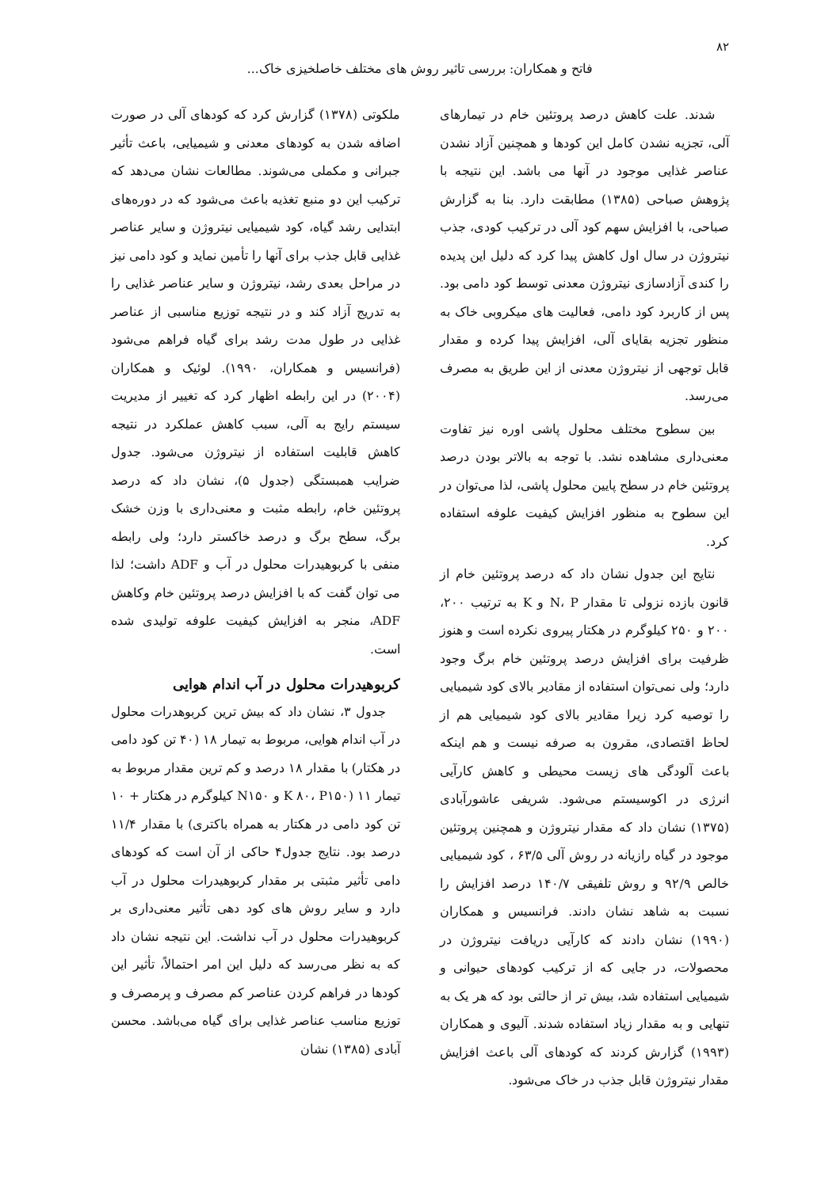۸۲
فاتح و همکاران: بررسی تاثیر روش های مختلف خاصلخیزی خاک...
شدند. علت کاهش درصد پروتئین خام در تیمارهای آلی، تجزیه نشدن کامل این کودها و همچنین آزاد نشدن عناصر غذایی موجود در آنها می باشد. این نتیجه با پژوهش صباحی (۱۳۸۵) مطابقت دارد. بنا به گزارش صباحی، با افزایش سهم کود آلی در ترکیب کودی، جذب نیتروژن در سال اول کاهش پیدا کرد که دلیل این پدیده را کندی آزادسازی نیتروژن معدنی توسط کود دامی بود. پس از کاربرد کود دامی، فعالیت های میکروبی خاک به منظور تجزیه بقایای آلی، افزایش پیدا کرده و مقدار قابل توجهی از نیتروژن معدنی از این طریق به مصرف می‌رسد.
بین سطوح مختلف محلول پاشی اوره نیز تفاوت معنی‌داری مشاهده نشد. با توجه به بالاتر بودن درصد پروتئین خام در سطح پایین محلول پاشی، لذا می‌توان در این سطوح به منظور افزایش کیفیت علوفه استفاده کرد.
نتایج این جدول نشان داد که درصد پروتئین خام از قانون بازده نزولی تا مقدار N، P و K به ترتیب ۲۰۰، ۲۰۰ و ۲۵۰ کیلوگرم در هکتار پیروی نکرده است و هنوز ظرفیت برای افزایش درصد پروتئین خام برگ وجود دارد؛ ولی نمی‌توان استفاده از مقادیر بالای کود شیمیایی را توصیه کرد زیرا مقادیر بالای کود شیمیایی هم از لحاظ اقتصادی، مقرون به صرفه نیست و هم اینکه باعث آلودگی های زیست محیطی و کاهش کارآیی انرژی در اکوسیستم می‌شود. شریفی عاشورآبادی (۱۳۷۵) نشان داد که مقدار نیتروژن و همچنین پروتئین موجود در گیاه رازیانه در روش آلی ۶۳/۵ ، کود شیمیایی خالص ۹۲/۹ و روش تلفیقی ۱۴۰/۷ درصد افزایش را نسبت به شاهد نشان دادند. فرانسیس و همکاران (۱۹۹۰) نشان دادند که کارآیی دریافت نیتروژن در محصولات، در جایی که از ترکیب کودهای حیوانی و شیمیایی استفاده شد، بیش تر از حالتی بود که هر یک به تنهایی و به مقدار زیاد استفاده شدند. آلیوی و همکاران (۱۹۹۳) گزارش کردند که کودهای آلی باعث افزایش مقدار نیتروژن قابل جذب در خاک می‌شود.
ملکوتی (۱۳۷۸) گزارش کرد که کودهای آلی در صورت اضافه شدن به کودهای معدنی و شیمیایی، باعث تأثیر جبرانی و مکملی می‌شوند. مطالعات نشان می‌دهد که ترکیب این دو منبع تغذیه باعث می‌شود که در دوره‌های ابتدایی رشد گیاه، کود شیمیایی نیتروژن و سایر عناصر غذایی قابل جذب برای آنها را تأمین نماید و کود دامی نیز در مراحل بعدی رشد، نیتروژن و سایر عناصر غذایی را به تدریج آزاد کند و در نتیجه توزیع مناسبی از عناصر غذایی در طول مدت رشد برای گیاه فراهم می‌شود (فرانسیس و همکاران، ۱۹۹۰). لوئیک و همکاران (۲۰۰۴) در این رابطه اظهار کرد که تغییر از مدیریت سیستم رایج به آلی، سبب کاهش عملکرد در نتیجه کاهش قابلیت استفاده از نیتروژن می‌شود. جدول ضرایب همبستگی (جدول ۵)، نشان داد که درصد پروتئین خام، رابطه مثبت و معنی‌داری با وزن خشک برگ، سطح برگ و درصد خاکستر دارد؛ ولی رابطه منفی با کربوهیدرات محلول در آب و ADF داشت؛ لذا می توان گفت که با افزایش درصد پروتئین خام وکاهش ADF، منجر به افزایش کیفیت علوفه تولیدی شده است.
کربوهیدرات محلول در آب اندام هوایی
جدول ۳، نشان داد که بیش ترین کربوهدرات محلول در آب اندام هوایی، مربوط به تیمار ۱۸ (۴۰ تن کود دامی در هکتار) با مقدار ۱۸ درصد و کم ترین مقدار مربوط به تیمار ۱۱ (K ۸۰، P۱۵۰ و N۱۵۰ کیلوگرم در هکتار + ۱۰ تن کود دامی در هکتار به همراه باکتری) با مقدار ۱۱/۴ درصد بود. نتایج جدول۴ حاکی از آن است که کودهای دامی تأثیر مثبتی بر مقدار کربوهیدرات محلول در آب دارد و سایر روش های کود دهی تأثیر معنی‌داری بر کربوهیدرات محلول در آب نداشت. این نتیجه نشان داد که به نظر می‌رسد که دلیل این امر احتمالاً، تأثیر این کودها در فراهم کردن عناصر کم مصرف و پرمصرف و توزیع مناسب عناصر غذایی برای گیاه می‌باشد. محسن آبادی (۱۳۸۵) نشان